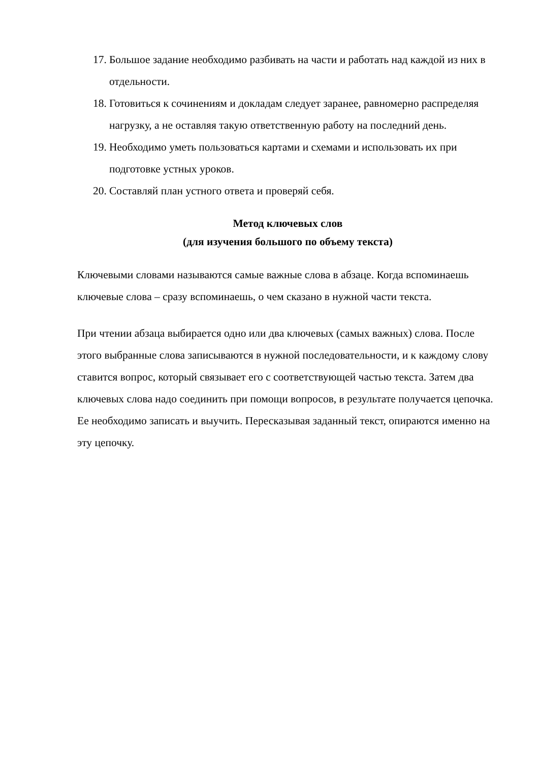17. Большое задание необходимо разбивать на части и работать над каждой из них в отдельности.
18. Готовиться к сочинениям и докладам следует заранее, равномерно распределяя нагрузку, а не оставляя такую ответственную работу на последний день.
19. Необходимо уметь пользоваться картами и схемами и использовать их при подготовке устных уроков.
20. Составляй план устного ответа и проверяй себя.
Метод ключевых слов
(для изучения большого по объему текста)
Ключевыми словами называются самые важные слова в абзаце. Когда вспоминаешь ключевые слова – сразу вспоминаешь, о чем сказано в нужной части текста.
При чтении абзаца выбирается одно или два ключевых (самых важных) слова. После этого выбранные слова записываются в нужной последовательности, и к каждому слову ставится вопрос, который связывает его с соответствующей частью текста. Затем два ключевых слова надо соединить при помощи вопросов, в результате получается цепочка. Ее необходимо записать и выучить. Пересказывая заданный текст, опираются именно на эту цепочку.